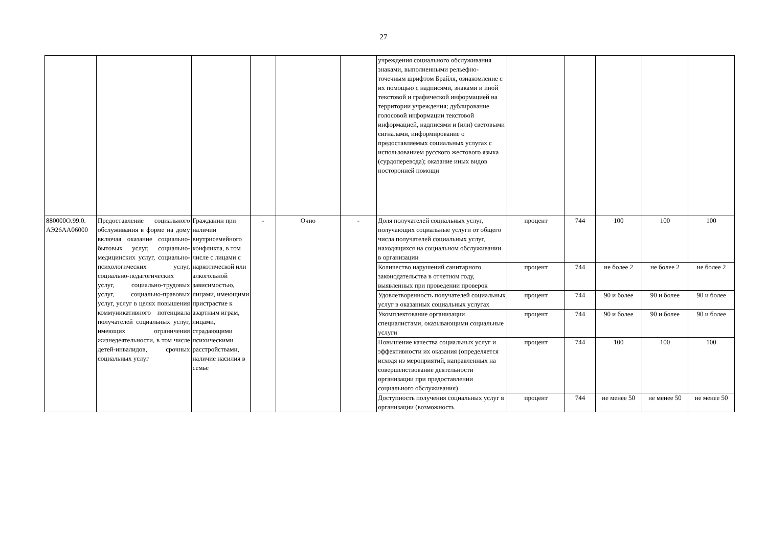27
| | | | | | | учреждения социального обслуживания знаками, выполненными рельефно-точечным шрифтом Брайля, ознакомление с их помощью с надписями, знаками и иной текстовой и графической информацией на территории учреждения; дублирование голосовой информации текстовой информацией, надписями и (или) световыми сигналами, информирование о предоставляемых социальных услугах с использованием русского жестового языка (сурдоперевода); оказание иных видов посторонней помощи | | | | | |
| 880000О.99.0. АЭ26АА06000 | Предоставление социального обслуживания в форме на дому включая оказание социально-бытовых услуг, социально-медицинских услуг, социально-психологических услуг, социально-педагогических услуг, социально-трудовых услуг, социально-правовых услуг, услуг в целях повышения коммуникативного потенциала получателей социальных услуг, имеющих ограничения жизнедеятельности, в том числе детей-инвалидов, срочных социальных услуг | Гражданин при наличии внутрисемейного конфликта, в том числе с лицами с наркотической или алкогольной зависимостью, лицами, имеющими пристрастие к азартным играм, лицами, страдающими психическими расстройствами, наличие насилия в семье | - | Очно | - | Доля получателей социальных услуг, получающих социальные услуги от общего числа получателей социальных услуг, находящихся на социальном обслуживании в организации | процент | 744 | 100 | 100 | 100 |
| | | | | | | Количество нарушений санитарного законодательства в отчетном году, выявленных при проведении проверок | процент | 744 | не более 2 | не более 2 | не более 2 |
| | | | | | | Удовлетворенность получателей социальных услуг в оказанных социальных услугах | процент | 744 | 90 и более | 90 и более | 90 и более |
| | | | | | | Укомплектование организации специалистами, оказывающими социальные услуги | процент | 744 | 90 и более | 90 и более | 90 и более |
| | | | | | | Повышение качества социальных услуг и эффективности их оказания (определяется исходя из мероприятий, направленных на совершенствование деятельности организации при предоставлении социального обслуживания) | процент | 744 | 100 | 100 | 100 |
| | | | | | | Доступность получения социальных услуг в организации (возможность | процент | 744 | не менее 50 | не менее 50 | не менее 50 |